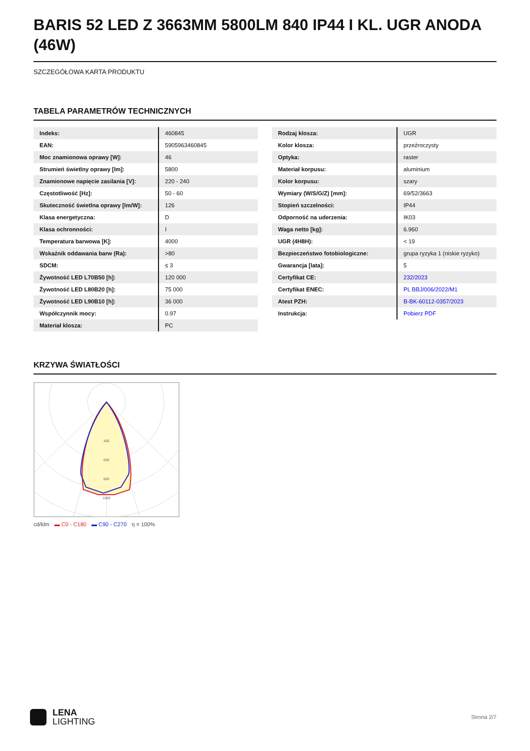BARIS 52 LED Z 3663MM 5800LM 840 IP44 I KL. UGR ANODA (46W)
SZCZEGÓŁOWA KARTA PRODUKTU
TABELA PARAMETRÓW TECHNICZNYCH
| Indeks: | 460845 |
| EAN: | 5905963460845 |
| Moc znamionowa oprawy [W]: | 46 |
| Strumień świetlny oprawy [lm]: | 5800 |
| Znamionowe napięcie zasilania [V]: | 220 - 240 |
| Częstotliwość [Hz]: | 50 - 60 |
| Skuteczność świetlna oprawy [lm/W]: | 126 |
| Klasa energetyczna: | D |
| Klasa ochronności: | I |
| Temperatura barwowa [K]: | 4000 |
| Wskaźnik oddawania barw (Ra): | >80 |
| SDCM: | ≤ 3 |
| Żywotność LED L70B50 [h]: | 120 000 |
| Żywotność LED L80B20 [h]: | 75 000 |
| Żywotność LED L90B10 [h]: | 36 000 |
| Współczynnik mocy: | 0.97 |
| Materiał klosza: | PC |
| Rodzaj klosza: | UGR |
| Kolor klosza: | przeźroczysty |
| Optyka: | raster |
| Materiał korpusu: | aluminium |
| Kolor korpusu: | szary |
| Wymiary (W/S/G/Z) [mm]: | 69/52/3663 |
| Stopień szczelności: | IP44 |
| Odporność na uderzenia: | IK03 |
| Waga netto [kg]: | 6.960 |
| UGR (4H8H): | < 19 |
| Bezpieczeństwo fotobiologiczne: | grupa ryzyka 1 (niskie ryzyko) |
| Gwarancja [lata]: | 5 |
| Certyfikat CE: | 232/2023 |
| Certyfikat ENEC: | PL BBJ/006/2022/M1 |
| Atest PZH: | B-BK-60112-0357/2023 |
| Instrukcja: | Pobierz PDF |
KRZYWA ŚWIATŁOŚCI
400
600
800
1000
cd/klm ▬ C0 - C180 ▬ C90 - C270 η = 100%
LENA
LIGHTING
Strona 2/7